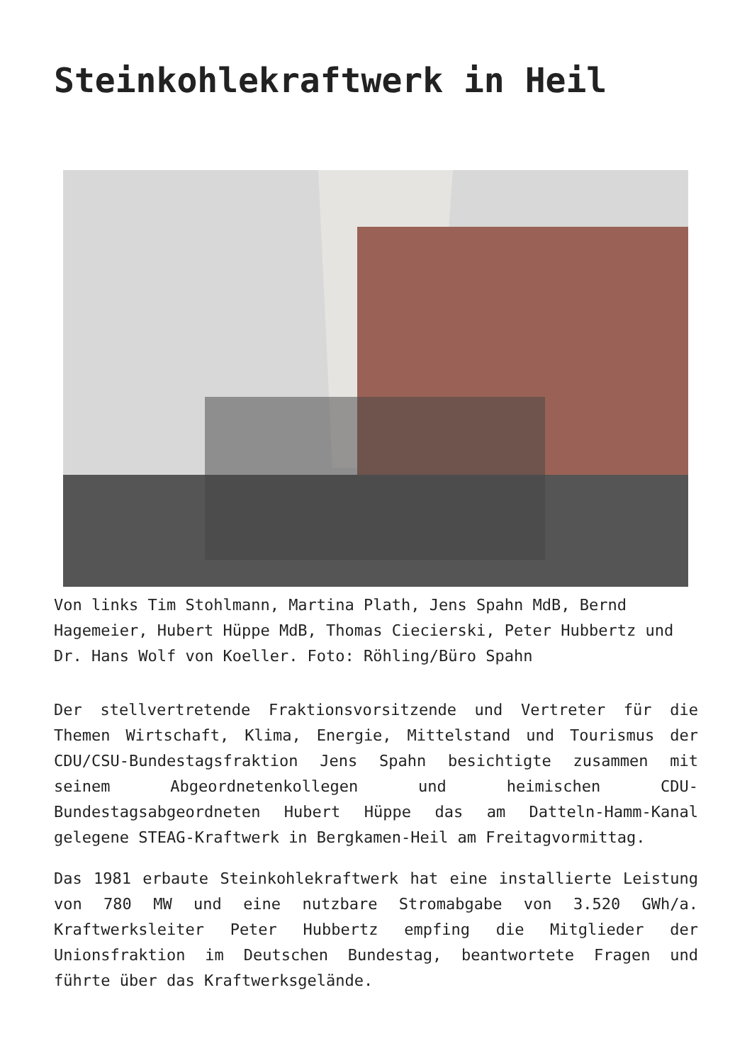Steinkohlekraftwerk in Heil
Von links Tim Stohlmann, Martina Plath, Jens Spahn MdB, Bernd Hagemeier, Hubert Hüppe MdB, Thomas Ciecierski, Peter Hubbertz und Dr. Hans Wolf von Koeller. Foto: Röhling/Büro Spahn
Der stellvertretende Fraktionsvorsitzende und Vertreter für die Themen Wirtschaft, Klima, Energie, Mittelstand und Tourismus der CDU/CSU-Bundestagsfraktion Jens Spahn besichtigte zusammen mit seinem Abgeordnetenkollegen und heimischen CDU-Bundestagsabgeordneten Hubert Hüppe das am Datteln-Hamm-Kanal gelegene STEAG-Kraftwerk in Bergkamen-Heil am Freitagvormittag.
Das 1981 erbaute Steinkohlekraftwerk hat eine installierte Leistung von 780 MW und eine nutzbare Stromabgabe von 3.520 GWh/a. Kraftwerksleiter Peter Hubbertz empfing die Mitglieder der Unionsfraktion im Deutschen Bundestag, beantwortete Fragen und führte über das Kraftwerksgelände.